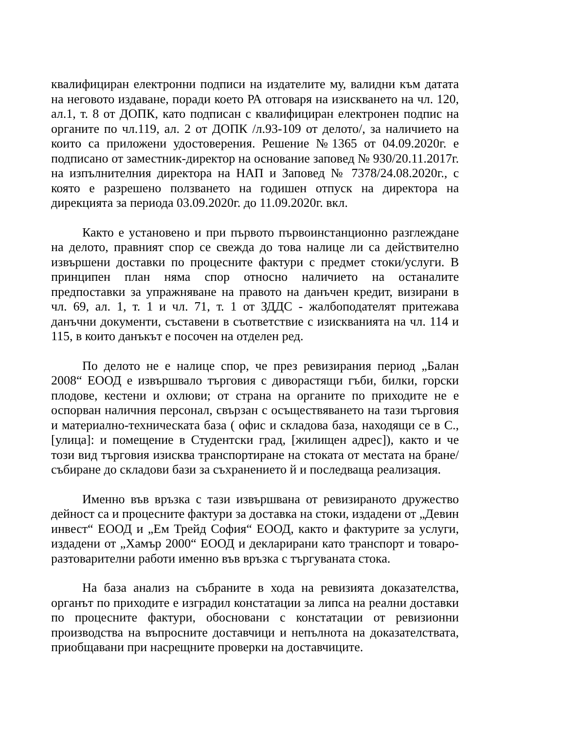квалифициран електронни подписи на издателите му, валидни към датата на неговото издаване, поради което РА отговаря на изискването на чл. 120, ал.1, т. 8 от ДОПК, като подписан с квалифициран електронен подпис на органите по чл.119, ал. 2 от ДОПК /л.93-109 от делото/, за наличието на които са приложени удостоверения. Решение №1365 от 04.09.2020г. е подписано от заместник-директор на основание заповед № 930/20.11.2017г. на изпълнителния директора на НАП и Заповед № 7378/24.08.2020г., с която е разрешено ползването на годишен отпуск на директора на дирекцията за периода 03.09.2020г. до 11.09.2020г. вкл.
Както е установено и при първото първоинстанционно разглеждане на делото, правният спор се свежда до това налице ли са действително извършени доставки по процесните фактури с предмет стоки/услуги. В принципен план няма спор относно наличието на останалите предпоставки за упражняване на правото на данъчен кредит, визирани в чл. 69, ал. 1, т. 1 и чл. 71, т. 1 от ЗДДС - жалбоподателят притежава данъчни документи, съставени в съответствие с изискванията на чл. 114 и 115, в които данъкът е посочен на отделен ред.
По делото не е налице спор, че през ревизирания период „Балан 2008“ ЕООД е извършвало търговия с диворастящи гъби, билки, горски плодове, кестени и охлюви; от страна на органите по приходите не е оспорван наличния персонал, свързан с осъществяването на тази търговия и материално-техническата база ( офис и складова база, находящи се в С., [улица]: и помещение в Студентски град, [жилищен адрес]), както и че този вид търговия изисква транспортиране на стоката от местата на бране/събиране до складови бази за съхранението й и последваща реализация.
Именно във връзка с тази извършвана от ревизираното дружество дейност са и процесните фактури за доставка на стоки, издадени от „Девин инвест“ ЕООД и „Ем Трейд София“ ЕООД, както и фактурите за услуги, издадени от „Хамър 2000“ ЕООД и декларирани като транспорт и товаро-разтоварителни работи именно във връзка с търгуваната стока.
На база анализ на събраните в хода на ревизията доказателства, органът по приходите е изградил констатации за липса на реални доставки по процесните фактури, обосновани с констатации от ревизионни производства на въпросните доставчици и непълнота на доказателствата, приобщавани при насрещните проверки на доставчиците.